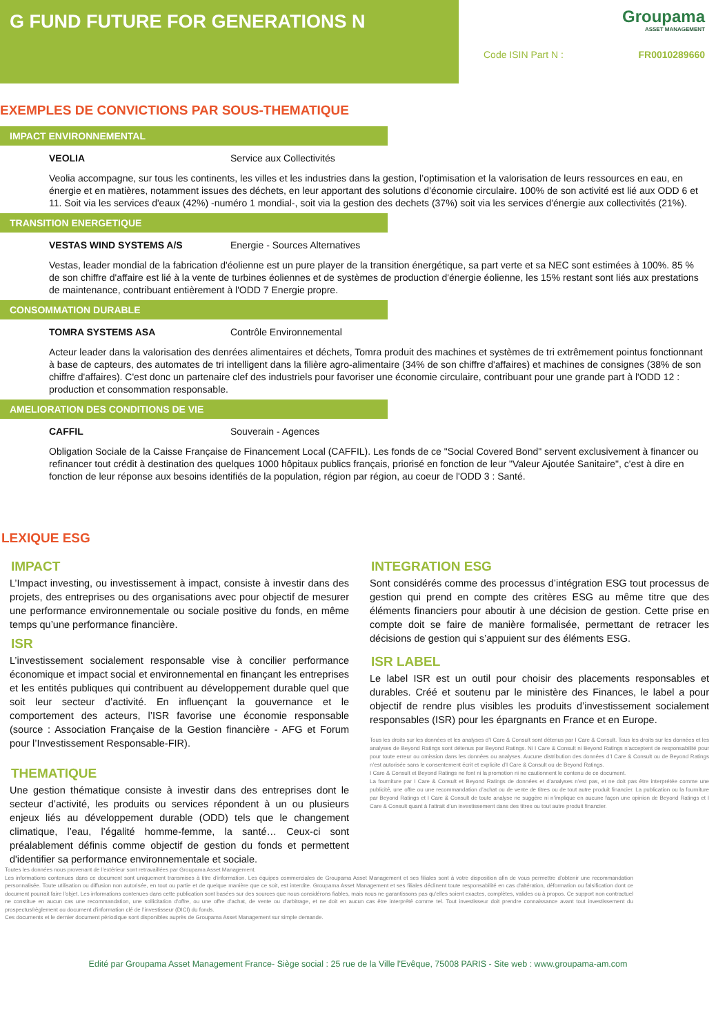G FUND FUTURE FOR GENERATIONS N
Groupama
ASSET MANAGEMENT
Code ISIN Part N : FR0010289660
EXEMPLES DE CONVICTIONS PAR SOUS-THEMATIQUE
IMPACT ENVIRONNEMENTAL
VEOLIA Service aux Collectivités
Veolia accompagne, sur tous les continents, les villes et les industries dans la gestion, l’optimisation et la valorisation de leurs ressources en eau, en énergie et en matières, notamment issues des déchets, en leur apportant des solutions d’économie circulaire. 100% de son activité est lié aux ODD 6 et 11. Soit via les services d'eaux (42%) -numéro 1 mondial-, soit via la gestion des dechets (37%) soit via les services d'énergie aux collectivités (21%).
TRANSITION ENERGETIQUE
VESTAS WIND SYSTEMS A/S Energie - Sources Alternatives
Vestas, leader mondial de la fabrication d'éolienne est un pure player de la transition énergétique, sa part verte et sa NEC sont estimées à 100%. 85 % de son chiffre d'affaire est lié à la vente de turbines éoliennes et de systèmes de production d'énergie éolienne, les 15% restant sont liés aux prestations de maintenance, contribuant entièrement à l'ODD 7 Energie propre.
CONSOMMATION DURABLE
TOMRA SYSTEMS ASA Contrôle Environnemental
Acteur leader dans la valorisation des denrées alimentaires et déchets, Tomra produit des machines et systèmes de tri extrêmement pointus fonctionnant à base de capteurs, des automates de tri intelligent dans la filière agro-alimentaire (34% de son chiffre d'affaires) et machines de consignes (38% de son chiffre d'affaires). C'est donc un partenaire clef des industriels pour favoriser une économie circulaire, contribuant pour une grande part à l'ODD 12 : production et consommation responsable.
AMELIORATION DES CONDITIONS DE VIE
CAFFIL Souverain - Agences
Obligation Sociale de la Caisse Française de Financement Local (CAFFIL). Les fonds de ce "Social Covered Bond" servent exclusivement à financer ou refinancer tout crédit à destination des quelques 1000 hôpitaux publics français, priorisé en fonction de leur "Valeur Ajoutée Sanitaire", c'est à dire en fonction de leur réponse aux besoins identifiés de la population, région par région, au coeur de l'ODD 3 : Santé.
LEXIQUE ESG
IMPACT
L’Impact investing, ou investissement à impact, consiste à investir dans des projets, des entreprises ou des organisations avec pour objectif de mesurer une performance environnementale ou sociale positive du fonds, en même temps qu’une performance financière.
ISR
L’investissement socialement responsable vise à concilier performance économique et impact social et environnemental en finançant les entreprises et les entités publiques qui contribuent au développement durable quel que soit leur secteur d’activité. En influençant la gouvernance et le comportement des acteurs, l’ISR favorise une économie responsable (source : Association Française de la Gestion financière - AFG et Forum pour l’Investissement Responsable-FIR).
THEMATIQUE
Une gestion thématique consiste à investir dans des entreprises dont le secteur d’activité, les produits ou services répondent à un ou plusieurs enjeux liés au développement durable (ODD) tels que le changement climatique, l’eau, l’égalité homme-femme, la santé… Ceux-ci sont préalablement définis comme objectif de gestion du fonds et permettent d'identifier sa performance environnementale et sociale.
INTEGRATION ESG
Sont considérés comme des processus d’intégration ESG tout processus de gestion qui prend en compte des critères ESG au même titre que des éléments financiers pour aboutir à une décision de gestion. Cette prise en compte doit se faire de manière formalisée, permettant de retracer les décisions de gestion qui s’appuient sur des éléments ESG.
ISR LABEL
Le label ISR est un outil pour choisir des placements responsables et durables. Créé et soutenu par le ministère des Finances, le label a pour objectif de rendre plus visibles les produits d’investissement socialement responsables (ISR) pour les épargnants en France et en Europe.
Tous les droits sur les données et les analyses d’I Care & Consult sont détenus par I Care & Consult. Tous les droits sur les données et les analyses de Beyond Ratings sont détenus par Beyond Ratings. Ni I Care & Consult ni Beyond Ratings n’acceptent de responsabilité pour pour toute erreur ou omission dans les données ou analyses. Aucune distribution des données d’I Care & Consult ou de Beyond Ratings n’est autorisée sans le consentement écrit et explicite d’I Care & Consult ou de Beyond Ratings.
I Care & Consult et Beyond Ratings ne font ni la promotion ni ne cautionnent le contenu de ce document.
La fourniture par I Care & Consult et Beyond Ratings de données et d’analyses n’est pas, et ne doit pas être interprétée comme une publicité, une offre ou une recommandation d’achat ou de vente de titres ou de tout autre produit financier. La publication ou la fourniture par Beyond Ratings et I Care & Consult de toute analyse ne suggère ni n’implique en aucune façon une opinion de Beyond Ratings et I Care & Consult quant à l’attrait d’un investissement dans des titres ou tout autre produit financier.
Toutes les données nous provenant de l’extérieur sont retravaillées par Groupama Asset Management.
Les informations contenues dans ce document sont uniquement transmises à titre d'information. Les équipes commerciales de Groupama Asset Management et ses filiales sont à votre disposition afin de vous permettre d'obtenir une recommandation personnalisée. Toute utilisation ou diffusion non autorisée, en tout ou partie et de quelque manière que ce soit, est interdite. Groupama Asset Management et ses filiales déclinent toute responsabilité en cas d'altération, déformation ou falsification dont ce document pourrait faire l'objet. Les informations contenues dans cette publication sont basées sur des sources que nous considérons fiables, mais nous ne garantissons pas qu'elles soient exactes, complètes, valides ou à propos. Ce support non contractuel ne constitue en aucun cas une recommandation, une sollicitation d'offre, ou une offre d'achat, de vente ou d'arbitrage, et ne doit en aucun cas être interprété comme tel. Tout investisseur doit prendre connaissance avant tout investissement du prospectus/règlement ou document d'information clé de l’investisseur (DICI) du fonds.
Ces documents et le dernier document périodique sont disponibles auprès de Groupama Asset Management sur simple demande.
Edité par Groupama Asset Management France- Siège social : 25 rue de la Ville l'Evêque, 75008 PARIS - Site web : www.groupama-am.com